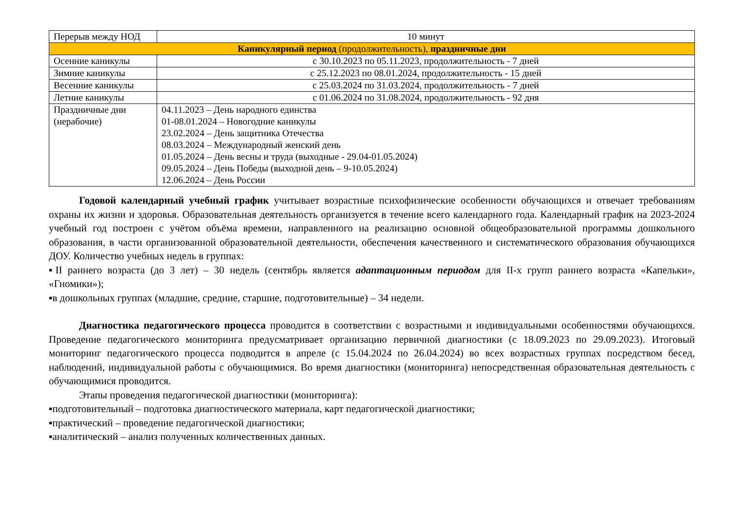| Перерыв между НОД | 10 минут |
| Каникулярный период (продолжительность), праздничные дни | |
| Осенние каникулы | с 30.10.2023 по 05.11.2023, продолжительность - 7 дней |
| Зимние каникулы | с 25.12.2023 по 08.01.2024, продолжительность - 15 дней |
| Весенние каникулы | с 25.03.2024 по 31.03.2024, продолжительность - 7 дней |
| Летние каникулы | с 01.06.2024 по 31.08.2024, продолжительность - 92 дня |
| Праздничные дни (нерабочие) | 04.11.2023 – День народного единства 01-08.01.2024 – Новогодние каникулы 23.02.2024 – День защитника Отечества 08.03.2024 – Международный женский день 01.05.2024 – День весны и труда (выходные - 29.04-01.05.2024) 09.05.2024 – День Победы (выходной день – 9-10.05.2024) 12.06.2024 – День России |
Годовой календарный учебный график учитывает возрастные психофизические особенности обучающихся и отвечает требованиям охраны их жизни и здоровья. Образовательная деятельность организуется в течение всего календарного года. Календарный график на 2023-2024 учебный год построен с учётом объёма времени, направленного на реализацию основной общеобразовательной программы дошкольного образования, в части организованной образовательной деятельности, обеспечения качественного и систематического образования обучающихся ДОУ. Количество учебных недель в группах:
▪II раннего возраста (до 3 лет) – 30 недель (сентябрь является адаптационным периодом для II-х групп раннего возраста «Капельки», «Гномики»);
▪в дошкольных группах (младшие, средние, старшие, подготовительные) – 34 недели.
Диагностика педагогического процесса проводится в соответствии с возрастными и индивидуальными особенностями обучающихся. Проведение педагогического мониторинга предусматривает организацию первичной диагностики (с 18.09.2023 по 29.09.2023). Итоговый мониторинг педагогического процесса подводится в апреле (с 15.04.2024 по 26.04.2024) во всех возрастных группах посредством бесед, наблюдений, индивидуальной работы с обучающимися. Во время диагностики (мониторинга) непосредственная образовательная деятельность с обучающимися проводится.
Этапы проведения педагогической диагностики (мониторинга):
▪подготовительный – подготовка диагностического материала, карт педагогической диагностики;
▪практический – проведение педагогической диагностики;
▪аналитический – анализ полученных количественных данных.